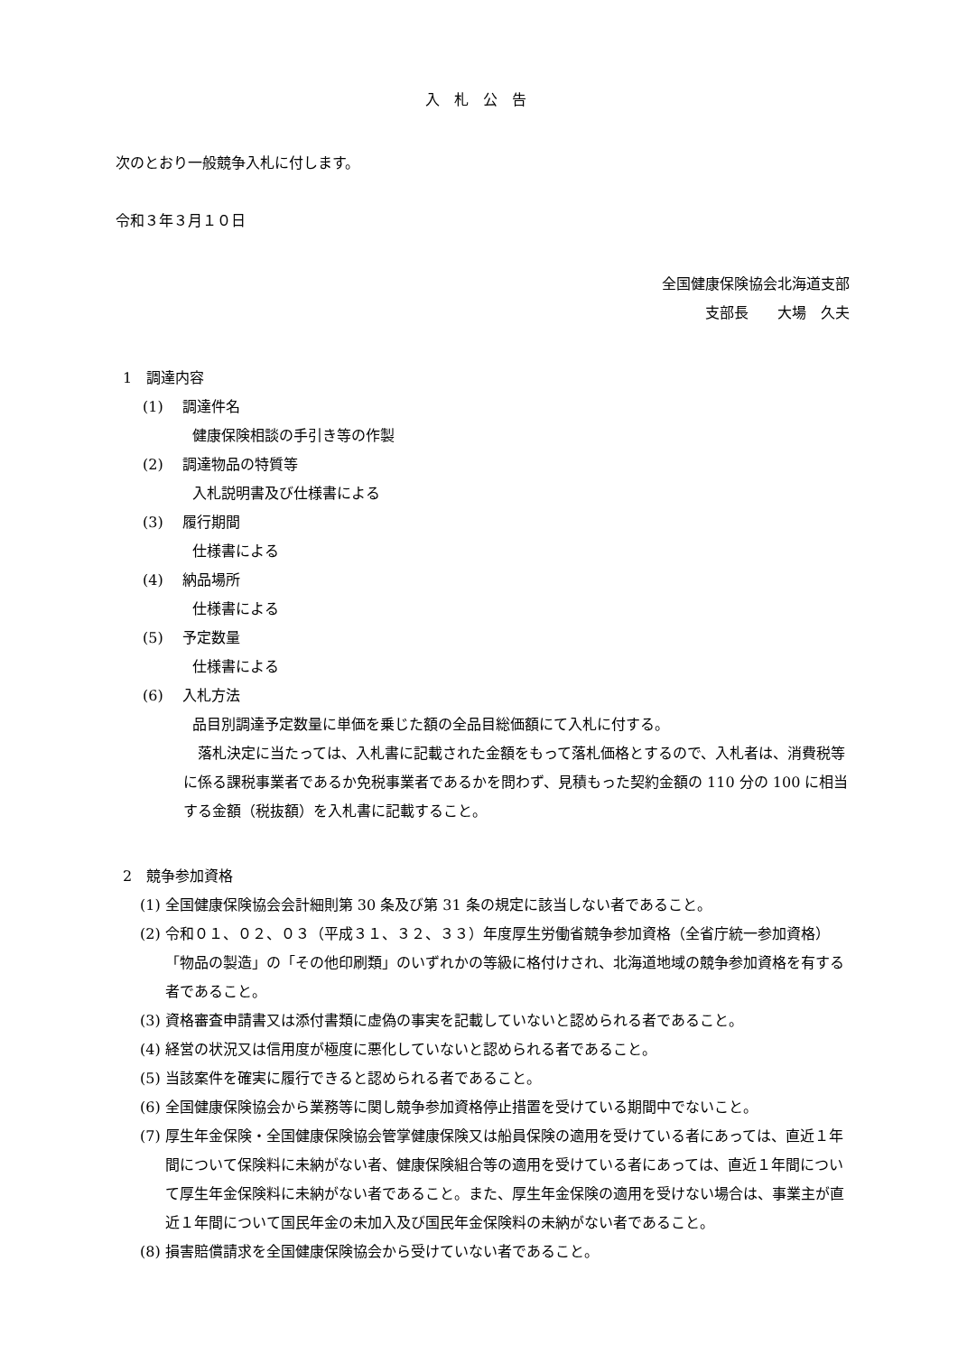入札公告
次のとおり一般競争入札に付します。
令和３年３月１０日
全国健康保険協会北海道支部
支部長　　大場　久夫
1　調達内容
(1)　 調達件名
健康保険相談の手引き等の作製
(2)　 調達物品の特質等
入札説明書及び仕様書による
(3)　 履行期間
仕様書による
(4)　 納品場所
仕様書による
(5)　 予定数量
仕様書による
(6)　 入札方法
品目別調達予定数量に単価を乗じた額の全品目総価額にて入札に付する。
　落札決定に当たっては、入札書に記載された金額をもって落札価格とするので、入札者は、消費税等に係る課税事業者であるか免税事業者であるかを問わず、見積もった契約金額の 110 分の 100 に相当する金額（税抜額）を入札書に記載すること。
2　競争参加資格
(1) 全国健康保険協会会計細則第 30 条及び第 31 条の規定に該当しない者であること。
(2) 令和０１、０２、０３（平成３１、３２、３３）年度厚生労働省競争参加資格（全省庁統一参加資格）「物品の製造」の「その他印刷類」のいずれかの等級に格付けされ、北海道地域の競争参加資格を有する者であること。
(3) 資格審査申請書又は添付書類に虚偽の事実を記載していないと認められる者であること。
(4) 経営の状況又は信用度が極度に悪化していないと認められる者であること。
(5) 当該案件を確実に履行できると認められる者であること。
(6) 全国健康保険協会から業務等に関し競争参加資格停止措置を受けている期間中でないこと。
(7) 厚生年金保険・全国健康保険協会管掌健康保険又は船員保険の適用を受けている者にあっては、直近１年間について保険料に未納がない者、健康保険組合等の適用を受けている者にあっては、直近１年間について厚生年金保険料に未納がない者であること。また、厚生年金保険の適用を受けない場合は、事業主が直近１年間について国民年金の未加入及び国民年金保険料の未納がない者であること。
(8) 損害賠償請求を全国健康保険協会から受けていない者であること。